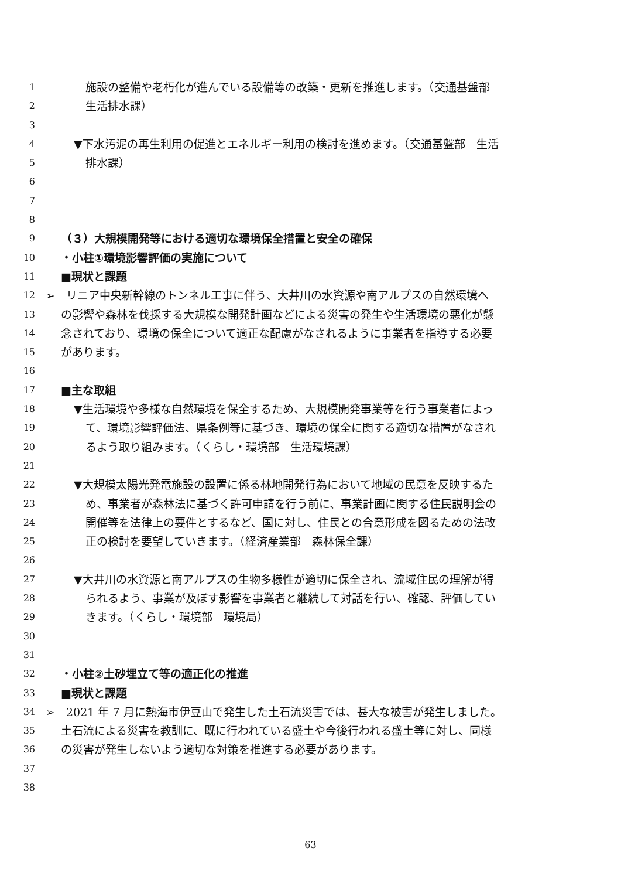1 施設の整備や老朽化が進んでいる設備等の改築・更新を推進します。（交通基盤部
2 生活排水課）
3
4 ▼下水汚泥の再生利用の促進とエネルギー利用の検討を進めます。（交通基盤部　生活
5 排水課）
6
7
8
9 （３）大規模開発等における適切な環境保全措置と安全の確保
10 ・小柱①環境影響評価の実施について
11 ■現状と課題
12 ➢　リニア中央新幹線のトンネル工事に伴う、大井川の水資源や南アルプスの自然環境へ
13 の影響や森林を伐採する大規模な開発計画などによる災害の発生や生活環境の悪化が懸
14 念されており、環境の保全について適正な配慮がなされるように事業者を指導する必要
15 があります。
16
17 ■主な取組
18 ▼生活環境や多様な自然環境を保全するため、大規模開発事業等を行う事業者によっ
19 て、環境影響評価法、県条例等に基づき、環境の保全に関する適切な措置がなされ
20 るよう取り組みます。（くらし・環境部　生活環境課）
21
22 ▼大規模太陽光発電施設の設置に係る林地開発行為において地域の民意を反映するた
23 め、事業者が森林法に基づく許可申請を行う前に、事業計画に関する住民説明会の
24 開催等を法律上の要件とするなど、国に対し、住民との合意形成を図るための法改
25 正の検討を要望していきます。（経済産業部　森林保全課）
26
27 ▼大井川の水資源と南アルプスの生物多様性が適切に保全され、流域住民の理解が得
28 られるよう、事業が及ぼす影響を事業者と継続して対話を行い、確認、評価してい
29 きます。（くらし・環境部　環境局）
30
31
32 ・小柱②土砂埋立て等の適正化の推進
33 ■現状と課題
34 ➢　2021 年 7 月に熱海市伊豆山で発生した土石流災害では、甚大な被害が発生しました。
35 土石流による災害を教訓に、既に行われている盛土や今後行われる盛土等に対し、同様
36 の災害が発生しないよう適切な対策を推進する必要があります。
37
38
63